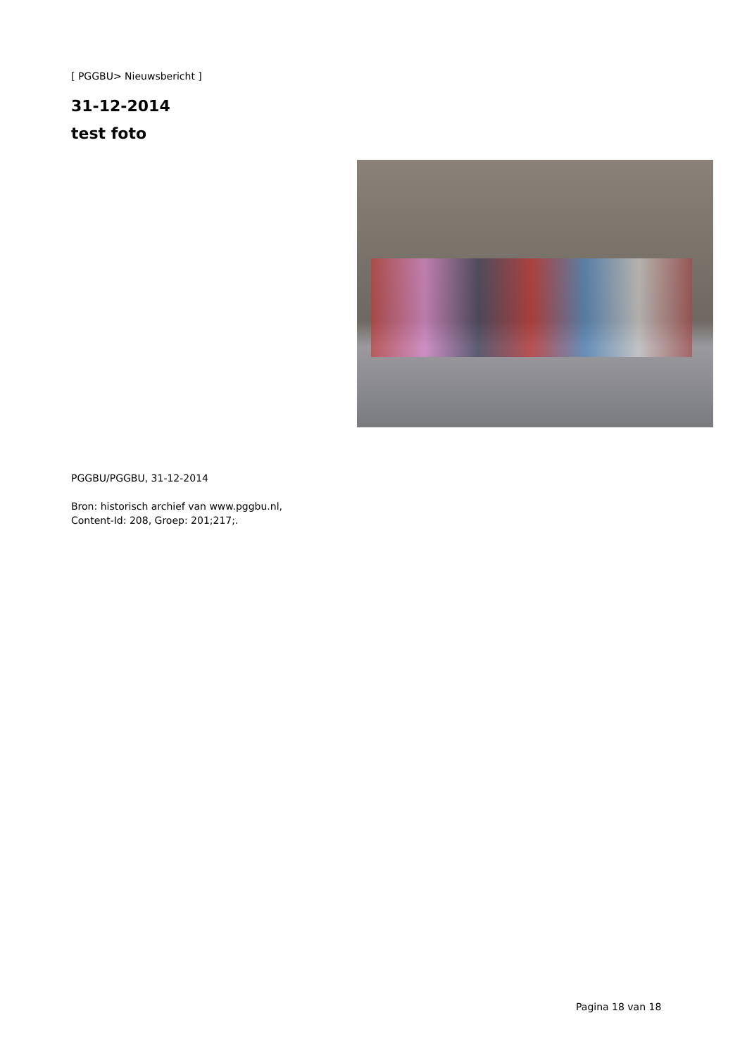[ PGGBU> Nieuwsbericht ]
31-12-2014
test foto
PGGBU/PGGBU, 31-12-2014
Bron: historisch archief van www.pggbu.nl,
Content-Id: 208, Groep: 201;217;.
Pagina 18 van 18